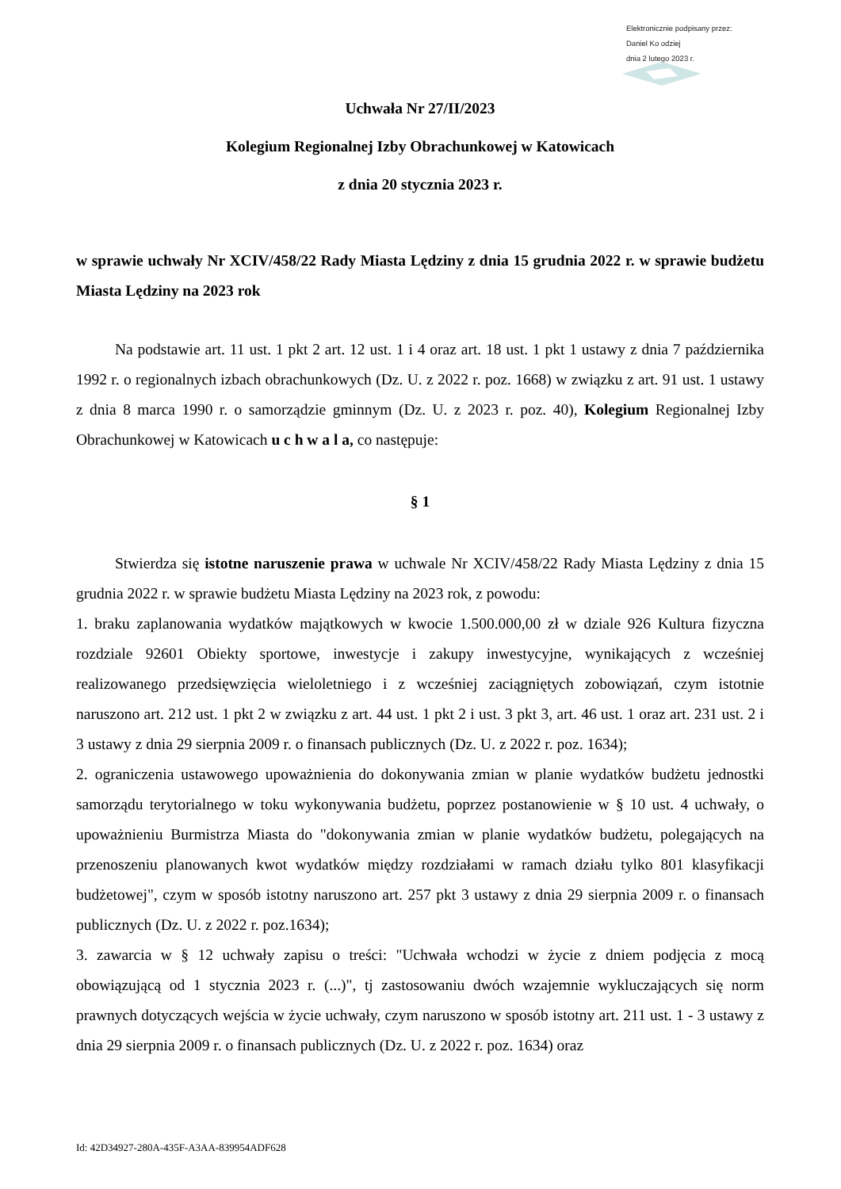Elektronicznie podpisany przez:
Daniel Ko odziej
dnia 2 lutego 2023 r.
Uchwała Nr 27/II/2023
Kolegium Regionalnej Izby Obrachunkowej w Katowicach
z dnia 20 stycznia 2023 r.
w sprawie uchwały Nr XCIV/458/22 Rady Miasta Lędziny z dnia 15 grudnia 2022 r. w sprawie budżetu Miasta Lędziny na 2023 rok
Na podstawie art. 11 ust. 1 pkt 2 art. 12 ust. 1 i 4 oraz art. 18 ust. 1 pkt 1 ustawy z dnia 7 października 1992 r. o regionalnych izbach obrachunkowych (Dz. U. z 2022 r. poz. 1668) w związku z art. 91 ust. 1 ustawy z dnia 8 marca 1990 r. o samorządzie gminnym (Dz. U. z 2023 r. poz. 40), Kolegium Regionalnej Izby Obrachunkowej w Katowicach u c h w a l a, co następuje:
§ 1
Stwierdza się istotne naruszenie prawa w uchwale Nr XCIV/458/22 Rady Miasta Lędziny z dnia 15 grudnia 2022 r. w sprawie budżetu Miasta Lędziny na 2023 rok, z powodu:
1. braku zaplanowania wydatków majątkowych w kwocie 1.500.000,00 zł w dziale 926 Kultura fizyczna rozdziale 92601 Obiekty sportowe, inwestycje i zakupy inwestycyjne, wynikających z wcześniej realizowanego przedsięwzięcia wieloletniego i z wcześniej zaciągniętych zobowiązań, czym istotnie naruszono art. 212 ust. 1 pkt 2 w związku z art. 44 ust. 1 pkt 2 i ust. 3 pkt 3, art. 46 ust. 1 oraz art. 231 ust. 2 i 3 ustawy z dnia 29 sierpnia 2009 r. o finansach publicznych (Dz. U. z 2022 r. poz. 1634);
2. ograniczenia ustawowego upoważnienia do dokonywania zmian w planie wydatków budżetu jednostki samorządu terytorialnego w toku wykonywania budżetu, poprzez postanowienie w § 10 ust. 4 uchwały, o upoważnieniu Burmistrza Miasta do "dokonywania zmian w planie wydatków budżetu, polegających na przenoszeniu planowanych kwot wydatków między rozdziałami w ramach działu tylko 801 klasyfikacji budżetowej", czym w sposób istotny naruszono art. 257 pkt 3 ustawy z dnia 29 sierpnia 2009 r. o finansach publicznych (Dz. U. z 2022 r. poz.1634);
3. zawarcia w § 12 uchwały zapisu o treści: "Uchwała wchodzi w życie z dniem podjęcia z mocą obowiązującą od 1 stycznia 2023 r. (...)", tj zastosowaniu dwóch wzajemnie wykluczających się norm prawnych dotyczących wejścia w życie uchwały, czym naruszono w sposób istotny art. 211 ust. 1 - 3 ustawy z dnia 29 sierpnia 2009 r. o finansach publicznych (Dz. U. z 2022 r. poz. 1634) oraz
Id: 42D34927-280A-435F-A3AA-839954ADF628